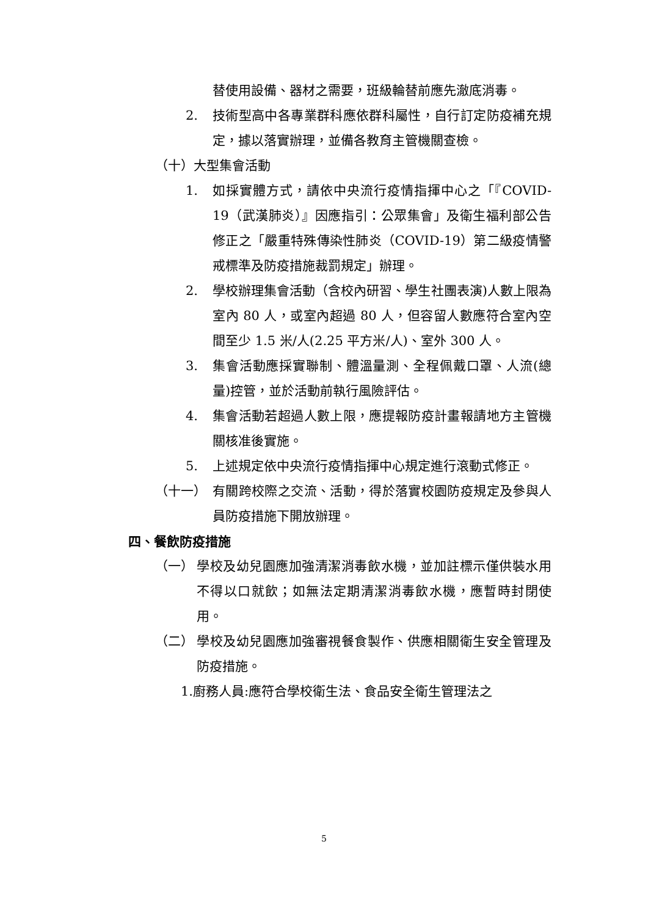替使用設備、器材之需要，班級輪替前應先澈底消毒。
2. 技術型高中各專業群科應依群科屬性，自行訂定防疫補充規定，據以落實辦理，並備各教育主管機關查檢。
（十）大型集會活動
1. 如採實體方式，請依中央流行疫情指揮中心之「『COVID-19（武漢肺炎）』因應指引：公眾集會」及衛生福利部公告修正之「嚴重特殊傳染性肺炎（COVID-19）第二級疫情警戒標準及防疫措施裁罰規定」辦理。
2. 學校辦理集會活動（含校內研習、學生社團表演)人數上限為室內 80 人，或室內超過 80 人，但容留人數應符合室內空間至少 1.5 米/人(2.25 平方米/人)、室外 300 人。
3. 集會活動應採實聯制、體溫量測、全程佩戴口罩、人流(總量)控管，並於活動前執行風險評估。
4. 集會活動若超過人數上限，應提報防疫計畫報請地方主管機關核准後實施。
5. 上述規定依中央流行疫情指揮中心規定進行滾動式修正。
（十一） 有關跨校際之交流、活動，得於落實校園防疫規定及參與人員防疫措施下開放辦理。
四、餐飲防疫措施
（一） 學校及幼兒園應加強清潔消毒飲水機，並加註標示僅供裝水用不得以口就飲；如無法定期清潔消毒飲水機，應暫時封閉使用。
（二） 學校及幼兒園應加強審視餐食製作、供應相關衛生安全管理及防疫措施。
1.廚務人員:應符合學校衛生法、食品安全衛生管理法之
5